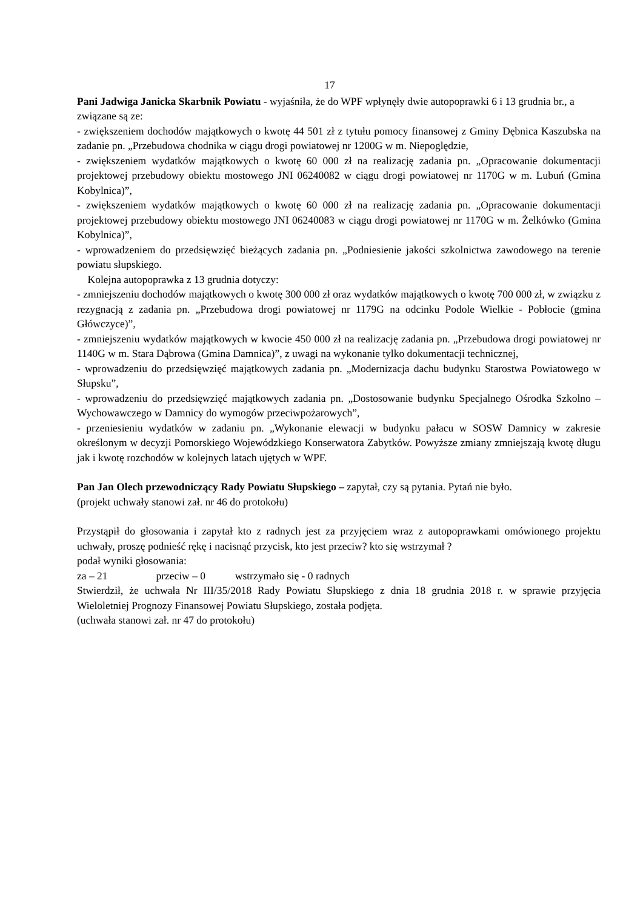17
Pani Jadwiga Janicka Skarbnik Powiatu - wyjaśniła, że do WPF wpłynęły dwie autopoprawki 6 i 13 grudnia br., a związane są ze:
- zwiększeniem dochodów majątkowych o kwotę 44 501 zł z tytułu pomocy finansowej z Gminy Dębnica Kaszubska na zadanie pn. „Przebudowa chodnika w ciągu drogi powiatowej nr 1200G w m. Niepoględzie,
- zwiększeniem wydatków majątkowych o kwotę 60 000 zł na realizację zadania pn. „Opracowanie dokumentacji projektowej przebudowy obiektu mostowego JNI 06240082 w ciągu drogi powiatowej nr 1170G w m. Lubuń (Gmina Kobylnica)”,
- zwiększeniem wydatków majątkowych o kwotę 60 000 zł na realizację zadania pn. „Opracowanie dokumentacji projektowej przebudowy obiektu mostowego JNI 06240083 w ciągu drogi powiatowej nr 1170G w m. Żelkówko (Gmina Kobylnica)”,
- wprowadzeniem do przedsięwzięć bieżących zadania pn. „Podniesienie jakości szkolnictwa zawodowego na terenie powiatu słupskiego.
Kolejna autopoprawka z 13 grudnia dotyczy:
- zmniejszeniu dochodów majątkowych o kwotę 300 000 zł oraz wydatków majątkowych o kwotę 700 000 zł, w związku z rezygnacją z zadania pn. „Przebudowa drogi powiatowej nr 1179G na odcinku Podole Wielkie - Pobłocie (gmina Główczyce)”,
- zmniejszeniu wydatków majątkowych w kwocie 450 000 zł na realizację zadania pn. „Przebudowa drogi powiatowej nr 1140G w m. Stara Dąbrowa (Gmina Damnica)”, z uwagi na wykonanie tylko dokumentacji technicznej,
- wprowadzeniu do przedsięwzięć majątkowych zadania pn. „Modernizacja dachu budynku Starostwa Powiatowego w Słupsku”,
- wprowadzeniu do przedsięwzięć majątkowych zadania pn. „Dostosowanie budynku Specjalnego Ośrodka Szkolno – Wychowawczego w Damnicy do wymogów przeciwpożarowych”,
- przeniesieniu wydatków w zadaniu pn. „Wykonanie elewacji w budynku pałacu w SOSW Damnicy w zakresie określonym w decyzji Pomorskiego Wojewódzkiego Konserwatora Zabytków. Powyższe zmiany zmniejszają kwotę długu jak i kwotę rozchodów w kolejnych latach ujętych w WPF.
Pan Jan Olech przewodniczący Rady Powiatu Słupskiego – zapytał, czy są pytania. Pytań nie było.
(projekt uchwały stanowi zał. nr 46 do protokołu)
Przystąpił do głosowania i zapytał kto z radnych jest za przyjęciem wraz z autopoprawkami omówionego projektu uchwały, proszę podnieść rękę i nacisnąć przycisk, kto jest przeciw? kto się wstrzymał ?
podał wyniki głosowania:
za – 21 przeciw – 0 wstrzymało się - 0 radnych
Stwierdził, że uchwała Nr III/35/2018 Rady Powiatu Słupskiego z dnia 18 grudnia 2018 r. w sprawie przyjęcia Wieloletniej Prognozy Finansowej Powiatu Słupskiego, została podjęta.
(uchwała stanowi zał. nr 47 do protokołu)